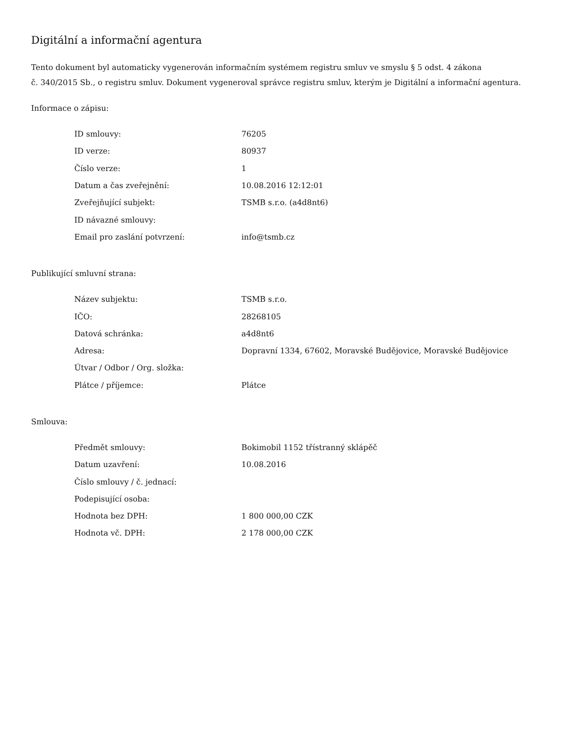Digitální a informační agentura
Tento dokument byl automaticky vygenerován informačním systémem registru smluv ve smyslu § 5 odst. 4 zákona
č. 340/2015 Sb., o registru smluv. Dokument vygeneroval správce registru smluv, kterým je Digitální a informační agentura.
Informace o zápisu:
| ID smlouvy: | 76205 |
| ID verze: | 80937 |
| Číslo verze: | 1 |
| Datum a čas zveřejnění: | 10.08.2016 12:12:01 |
| Zveřejňující subjekt: | TSMB s.r.o. (a4d8nt6) |
| ID návazné smlouvy: | |
| Email pro zaslání potvrzení: | info@tsmb.cz |
Publikující smluvní strana:
| Název subjektu: | TSMB s.r.o. |
| IČO: | 28268105 |
| Datová schránka: | a4d8nt6 |
| Adresa: | Dopravní 1334, 67602, Moravské Budějovice, Moravské Budějovice |
| Útvar / Odbor / Org. složka: | |
| Plátce / příjemce: | Plátce |
Smlouva:
| Předmět smlouvy: | Bokimobil 1152 třístranný sklápěč |
| Datum uzavření: | 10.08.2016 |
| Číslo smlouvy / č. jednací: | |
| Podepisující osoba: | |
| Hodnota bez DPH: | 1 800 000,00 CZK |
| Hodnota vč. DPH: | 2 178 000,00 CZK |